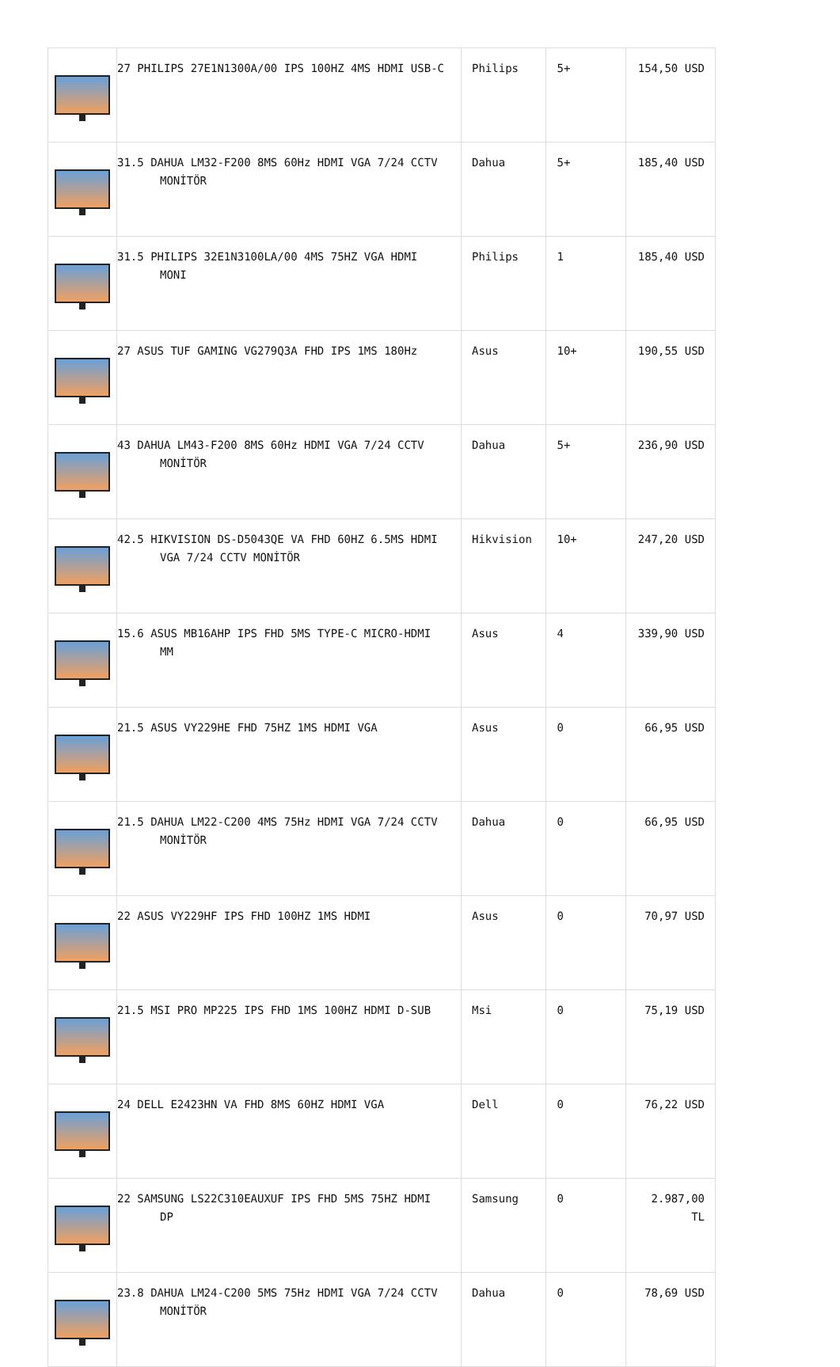| | 27 PHILIPS 27E1N1300A/00 IPS 100HZ 4MS HDMI USB-C | Philips | 5+ | 154,50 USD |
| | 31.5 DAHUA LM32-F200 8MS 60Hz HDMI VGA 7/24 CCTV MONİTÖR | Dahua | 5+ | 185,40 USD |
| | 31.5 PHILIPS 32E1N3100LA/00 4MS 75HZ VGA HDMI MONI | Philips | 1 | 185,40 USD |
| | 27 ASUS TUF GAMING VG279Q3A FHD IPS 1MS 180Hz | Asus | 10+ | 190,55 USD |
| | 43 DAHUA LM43-F200 8MS 60Hz HDMI VGA 7/24 CCTV MONİTÖR | Dahua | 5+ | 236,90 USD |
| | 42.5 HIKVISION DS-D5043QE VA FHD 60HZ 6.5MS HDMI VGA 7/24 CCTV MONİTÖR | Hikvision | 10+ | 247,20 USD |
| | 15.6 ASUS MB16AHP IPS FHD 5MS TYPE-C MICRO-HDMI MM | Asus | 4 | 339,90 USD |
| | 21.5 ASUS VY229HE FHD 75HZ 1MS HDMI VGA | Asus | 0 | 66,95 USD |
| | 21.5 DAHUA LM22-C200 4MS 75Hz HDMI VGA 7/24 CCTV MONİTÖR | Dahua | 0 | 66,95 USD |
| | 22 ASUS VY229HF IPS FHD 100HZ 1MS HDMI | Asus | 0 | 70,97 USD |
| | 21.5 MSI PRO MP225 IPS FHD 1MS 100HZ HDMI D-SUB | Msi | 0 | 75,19 USD |
| | 24 DELL E2423HN VA FHD 8MS 60HZ HDMI VGA | Dell | 0 | 76,22 USD |
| | 22 SAMSUNG LS22C310EAUXUF IPS FHD 5MS 75HZ HDMI DP | Samsung | 0 | 2.987,00 TL |
| | 23.8 DAHUA LM24-C200 5MS 75Hz HDMI VGA 7/24 CCTV MONİTÖR | Dahua | 0 | 78,69 USD |